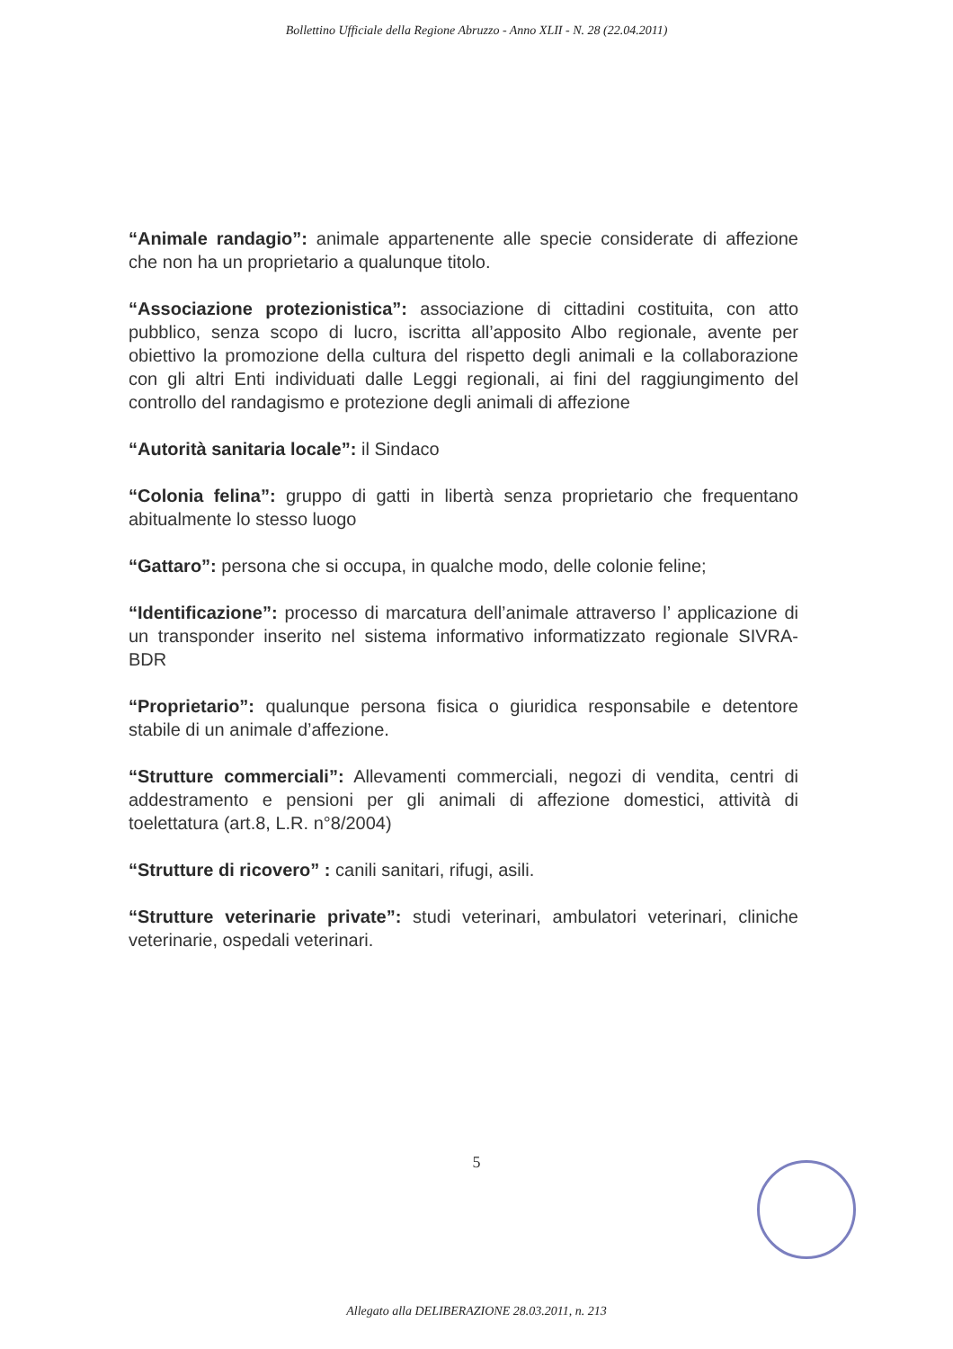Bollettino Ufficiale della Regione Abruzzo - Anno XLII - N. 28 (22.04.2011)
“Animale randagio”: animale appartenente alle specie considerate di affezione che non ha un proprietario a qualunque titolo.
“Associazione protezionistica”: associazione di cittadini costituita, con atto pubblico, senza scopo di lucro, iscritta all’apposito Albo regionale, avente per obiettivo la promozione della cultura del rispetto degli animali e la collaborazione con gli altri Enti individuati dalle Leggi regionali, ai fini del raggiungimento del controllo del randagismo e protezione degli animali di affezione
“Autorità sanitaria locale”: il Sindaco
“Colonia felina”: gruppo di gatti in libertà senza proprietario che frequentano abitualmente lo stesso luogo
“Gattaro”: persona che si occupa, in qualche modo, delle colonie feline;
“Identificazione”: processo di marcatura dell’animale attraverso l’ applicazione di un transponder inserito nel sistema informativo informatizzato regionale SIVRA-BDR
“Proprietario”: qualunque persona fisica o giuridica responsabile e detentore stabile di un animale d’affezione.
“Strutture commerciali”: Allevamenti commerciali, negozi di vendita, centri di addestramento e pensioni per gli animali di affezione domestici, attività di toelettatura (art.8, L.R. n°8/2004)
“Strutture di ricovero” : canili sanitari, rifugi, asili.
“Strutture veterinarie private”: studi veterinari, ambulatori veterinari, cliniche veterinarie, ospedali veterinari.
5
Allegato alla DELIBERAZIONE 28.03.2011, n. 213